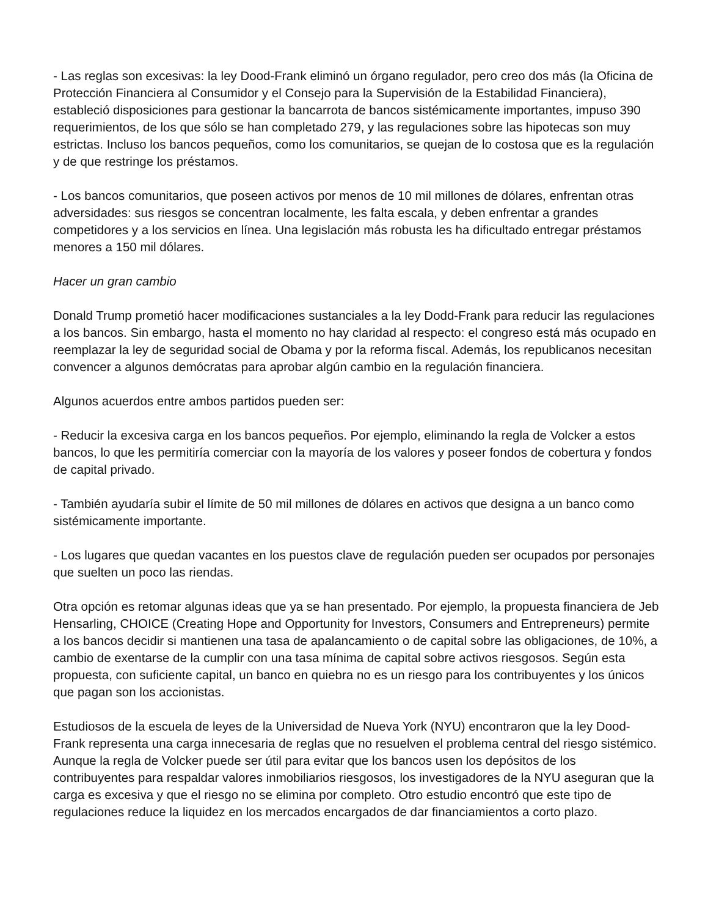- Las reglas son excesivas: la ley Dood-Frank eliminó un órgano regulador, pero creo dos más (la Oficina de Protección Financiera al Consumidor y el Consejo para la Supervisión de la Estabilidad Financiera), estableció disposiciones para gestionar la bancarrota de bancos sistémicamente importantes, impuso 390 requerimientos, de los que sólo se han completado 279, y las regulaciones sobre las hipotecas son muy estrictas. Incluso los bancos pequeños, como los comunitarios, se quejan de lo costosa que es la regulación y de que restringe los préstamos.
- Los bancos comunitarios, que poseen activos por menos de 10 mil millones de dólares, enfrentan otras adversidades: sus riesgos se concentran localmente, les falta escala, y deben enfrentar a grandes competidores y a los servicios en línea. Una legislación más robusta les ha dificultado entregar préstamos menores a 150 mil dólares.
Hacer un gran cambio
Donald Trump prometió hacer modificaciones sustanciales a la ley Dodd-Frank para reducir las regulaciones a los bancos. Sin embargo, hasta el momento no hay claridad al respecto: el congreso está más ocupado en reemplazar la ley de seguridad social de Obama y por la reforma fiscal. Además, los republicanos necesitan convencer a algunos demócratas para aprobar algún cambio en la regulación financiera.
Algunos acuerdos entre ambos partidos pueden ser:
- Reducir la excesiva carga en los bancos pequeños. Por ejemplo, eliminando la regla de Volcker a estos bancos, lo que les permitiría comerciar con la mayoría de los valores y poseer fondos de cobertura y fondos de capital privado.
- También ayudaría subir el límite de 50 mil millones de dólares en activos que designa a un banco como sistémicamente importante.
- Los lugares que quedan vacantes en los puestos clave de regulación pueden ser ocupados por personajes que suelten un poco las riendas.
Otra opción es retomar algunas ideas que ya se han presentado. Por ejemplo, la propuesta financiera de Jeb Hensarling, CHOICE (Creating Hope and Opportunity for Investors, Consumers and Entrepreneurs) permite a los bancos decidir si mantienen una tasa de apalancamiento o de capital sobre las obligaciones, de 10%, a cambio de exentarse de la cumplir con una tasa mínima de capital sobre activos riesgosos. Según esta propuesta, con suficiente capital, un banco en quiebra no es un riesgo para los contribuyentes y los únicos que pagan son los accionistas.
Estudiosos de la escuela de leyes de la Universidad de Nueva York (NYU) encontraron que la ley Dood-Frank representa una carga innecesaria de reglas que no resuelven el problema central del riesgo sistémico. Aunque la regla de Volcker puede ser útil para evitar que los bancos usen los depósitos de los contribuyentes para respaldar valores inmobiliarios riesgosos, los investigadores de la NYU aseguran que la carga es excesiva y que el riesgo no se elimina por completo. Otro estudio encontró que este tipo de regulaciones reduce la liquidez en los mercados encargados de dar financiamientos a corto plazo.